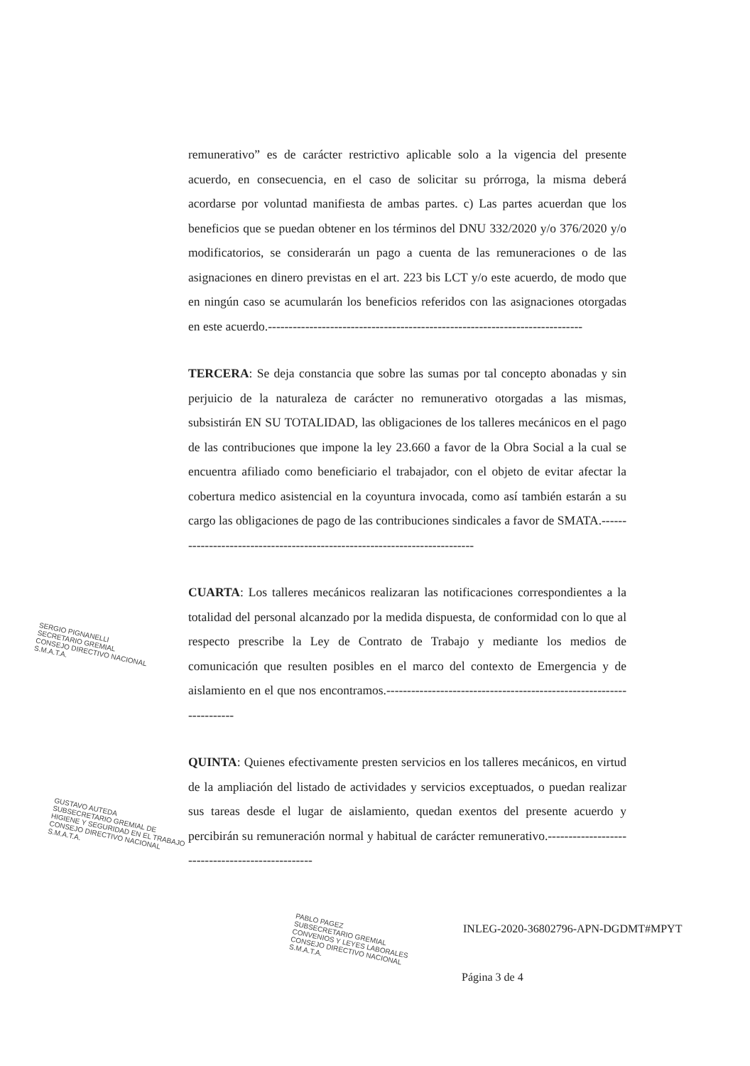remunerativo” es de carácter restrictivo aplicable solo a la vigencia del presente acuerdo, en consecuencia, en el caso de solicitar su prórroga, la misma deberá acordarse por voluntad manifiesta de ambas partes. c) Las partes acuerdan que los beneficios que se puedan obtener en los términos del DNU 332/2020 y/o 376/2020 y/o modificatorios, se considerarán un pago a cuenta de las remuneraciones o de las asignaciones en dinero previstas en el art. 223 bis LCT y/o este acuerdo, de modo que en ningún caso se acumularán los beneficios referidos con las asignaciones otorgadas en este acuerdo.----------------------------------------------------------------------------
TERCERA: Se deja constancia que sobre las sumas por tal concepto abonadas y sin perjuicio de la naturaleza de carácter no remunerativo otorgadas a las mismas, subsistirán EN SU TOTALIDAD, las obligaciones de los talleres mecánicos en el pago de las contribuciones que impone la ley 23.660 a favor de la Obra Social a la cual se encuentra afiliado como beneficiario el trabajador, con el objeto de evitar afectar la cobertura medico asistencial en la coyuntura invocada, como así también estarán a su cargo las obligaciones de pago de las contribuciones sindicales a favor de SMATA.---------------------------------------------------------------------------
CUARTA: Los talleres mecánicos realizaran las notificaciones correspondientes a la totalidad del personal alcanzado por la medida dispuesta, de conformidad con lo que al respecto prescribe la Ley de Contrato de Trabajo y mediante los medios de comunicación que resulten posibles en el marco del contexto de Emergencia y de aislamiento en el que nos encontramos.---------------------------------------------------------------------
QUINTA: Quienes efectivamente presten servicios en los talleres mecánicos, en virtud de la ampliación del listado de actividades y servicios exceptuados, o puedan realizar sus tareas desde el lugar de aislamiento, quedan exentos del presente acuerdo y percibirán su remuneración normal y habitual de carácter remunerativo.-------------------------------------------------
SERGIO PIGNANELLI
SECRETARIO GREMIAL
CONSEJO DIRECTIVO NACIONAL
S.M.A.T.A.
GUSTAVO AUTEDA
SUBSECRETARIO GREMIAL DE
HIGIENE Y SEGURIDAD EN EL TRABAJO
CONSEJO DIRECTIVO NACIONAL
S.M.A.T.A.
PABLO PAGEZ
SUBSECRETARIO GREMIAL
CONVENIOS Y LEYES LABORALES
CONSEJO DIRECTIVO NACIONAL
S.M.A.T.A.
INLEG-2020-36802796-APN-DGDMT#MPYT
Página 3 de 4